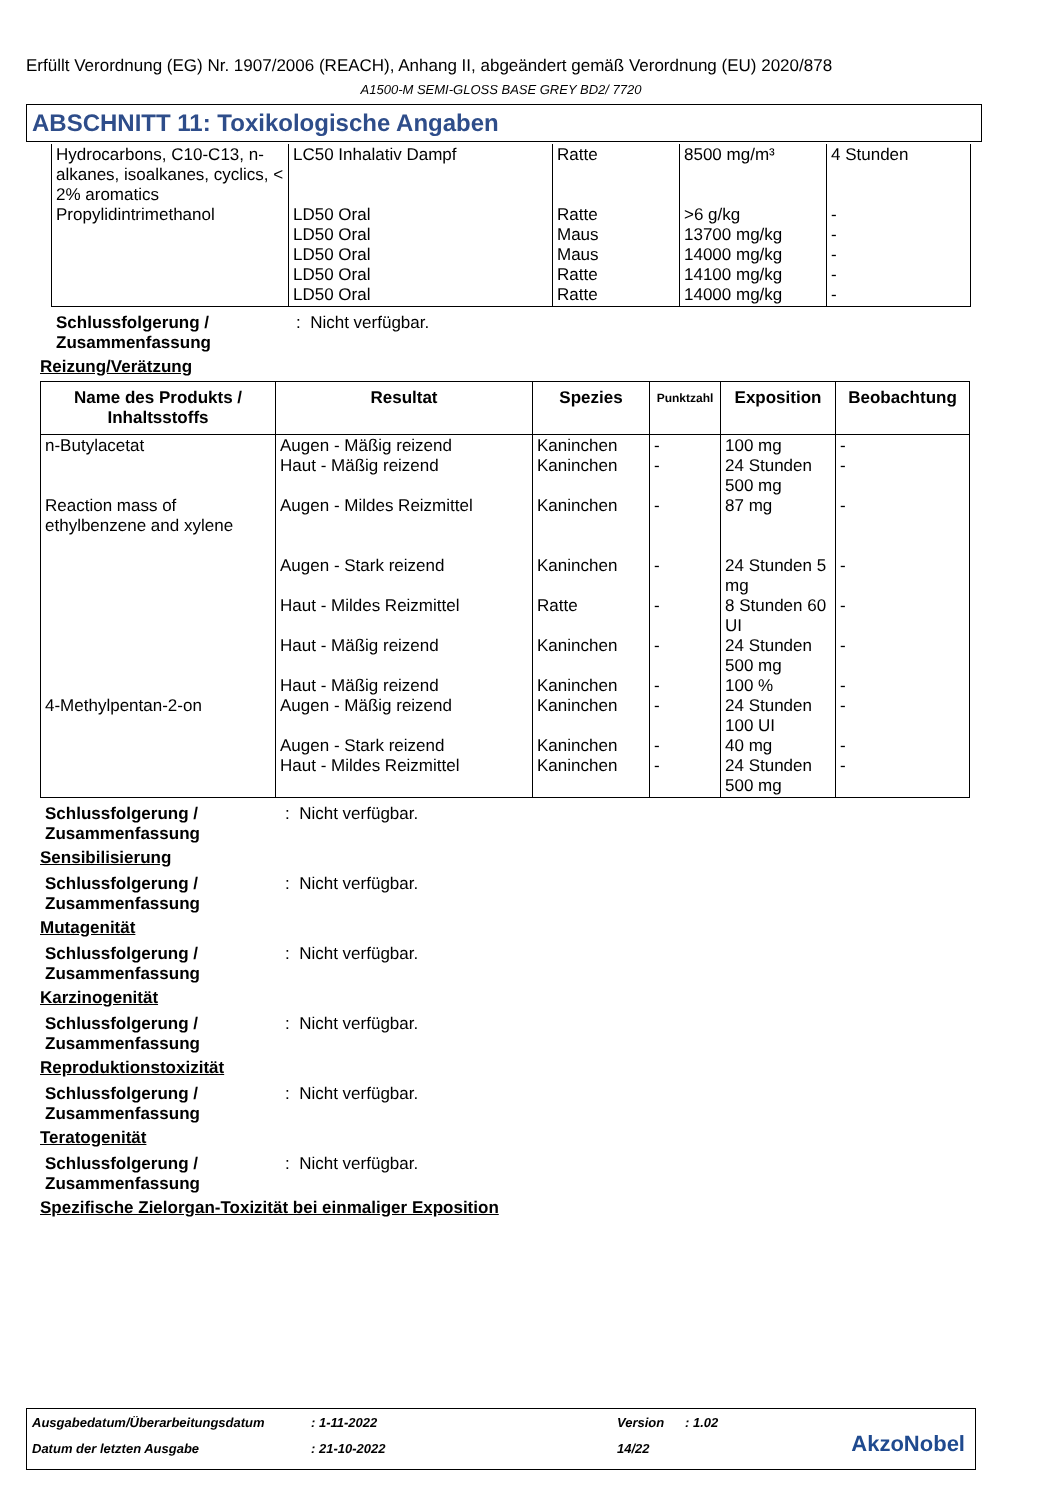Erfüllt Verordnung (EG) Nr. 1907/2006 (REACH), Anhang II, abgeändert gemäß Verordnung (EU) 2020/878
A1500-M SEMI-GLOSS BASE GREY BD2/ 7720
ABSCHNITT 11: Toxikologische Angaben
| Hydrocarbons, C10-C13, n-alkanes, isoalkanes, cyclics, < 2% aromatics Propylidintrimethanol | LC50 Inhalativ Dampf LD50 Oral LD50 Oral LD50 Oral LD50 Oral LD50 Oral | Ratte Ratte Maus Maus Ratte Ratte | 8500 mg/m³ >6 g/kg 13700 mg/kg 14000 mg/kg 14100 mg/kg 14000 mg/kg | 4 Stunden - - - - - |
Schlussfolgerung / Zusammenfassung: Nicht verfügbar.
Reizung/Verätzung
| Name des Produkts / Inhaltsstoffs | Resultat | Spezies | Punktzahl | Exposition | Beobachtung |
| --- | --- | --- | --- | --- | --- |
| n-Butylacetat Reaction mass of ethylbenzene and xylene 4-Methylpentan-2-on | Augen - Mäßig reizend Haut - Mäßig reizend Augen - Mildes Reizmittel Augen - Stark reizend Haut - Mildes Reizmittel Haut - Mäßig reizend Haut - Mäßig reizend Augen - Mäßig reizend Augen - Stark reizend Haut - Mildes Reizmittel | Kaninchen Kaninchen Kaninchen Kaninchen Ratte Kaninchen Kaninchen Kaninchen Kaninchen Kaninchen | - - - - - - - - - - | 100 mg 24 Stunden 500 mg 87 mg 24 Stunden 5 mg 8 Stunden 60 UI 24 Stunden 500 mg 100 % 24 Stunden 100 UI 40 mg 24 Stunden 500 mg | - - - - - - - - - - |
Schlussfolgerung / Zusammenfassung: Nicht verfügbar.
Sensibilisierung
Schlussfolgerung / Zusammenfassung: Nicht verfügbar.
Mutagenität
Schlussfolgerung / Zusammenfassung: Nicht verfügbar.
Karzinogenität
Schlussfolgerung / Zusammenfassung: Nicht verfügbar.
Reproduktionstoxizität
Schlussfolgerung / Zusammenfassung: Nicht verfügbar.
Teratogenität
Schlussfolgerung / Zusammenfassung: Nicht verfügbar.
Spezifische Zielorgan-Toxizität bei einmaliger Exposition
Ausgabedatum/Überarbeitungsdatum
: 1-11-2022 Version : 1.02
Datum der letzten Ausgabe : 21-10-2022 14/22 AkzoNobel